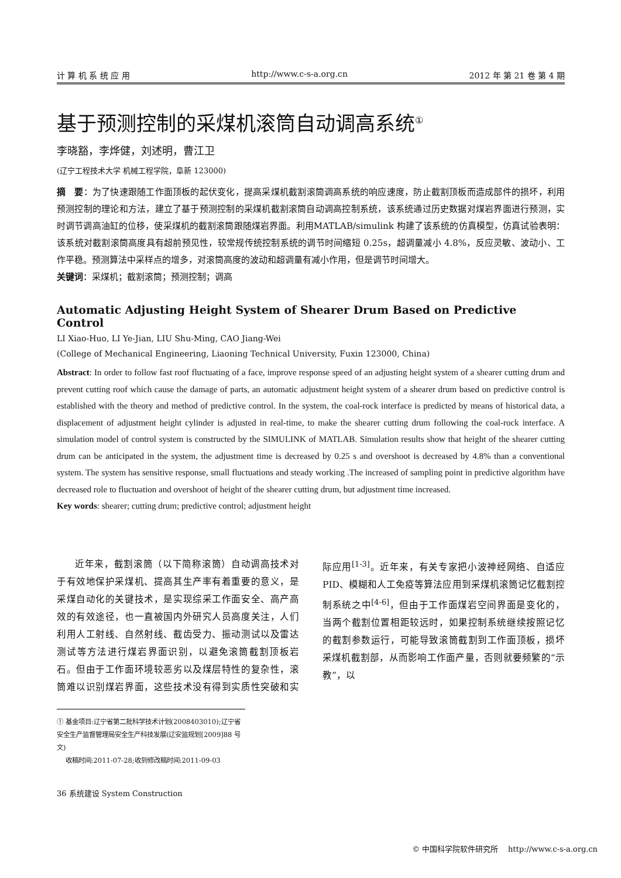计 算 机 系 统 应 用 http://www.c-s-a.org.cn 2012 年 第 21 卷 第 4 期
基于预测控制的采煤机滚筒自动调高系统<sup>①</sup>
李晓豁，李烨健，刘述明，曹江卫
(辽宁工程技术大学 机械工程学院，阜新 123000)
摘　要：为了快速跟随工作面顶板的起伏变化，提高采煤机截割滚筒调高系统的响应速度，防止截割顶板而造成部件的损坏，利用预测控制的理论和方法，建立了基于预测控制的采煤机截割滚筒自动调高控制系统，该系统通过历史数据对煤岩界面进行预测，实时调节调高油缸的位移，使采煤机的截割滚筒跟随煤岩界面。利用MATLAB/simulink 构建了该系统的仿真模型，仿真试验表明：该系统对截割滚筒高度具有超前预见性，较常规传统控制系统的调节时间缩短 0.25s，超调量减小 4.8%，反应灵敏、波动小、工作平稳。预测算法中采样点的增多，对滚筒高度的波动和超调量有减小作用，但是调节时间增大。
关键词：采煤机；截割滚筒；预测控制；调高
Automatic Adjusting Height System of Shearer Drum Based on Predictive Control
LI Xiao-Huo, LI Ye-Jian, LIU Shu-Ming, CAO Jiang-Wei
(College of Mechanical Engineering, Liaoning Technical University, Fuxin 123000, China)
Abstract: In order to follow fast roof fluctuating of a face, improve response speed of an adjusting height system of a shearer cutting drum and prevent cutting roof which cause the damage of parts, an automatic adjustment height system of a shearer drum based on predictive control is established with the theory and method of predictive control. In the system, the coal-rock interface is predicted by means of historical data, a displacement of adjustment height cylinder is adjusted in real-time, to make the shearer cutting drum following the coal-rock interface. A simulation model of control system is constructed by the SIMULINK of MATLAB. Simulation results show that height of the shearer cutting drum can be anticipated in the system, the adjustment time is decreased by 0.25 s and overshoot is decreased by 4.8% than a conventional system. The system has sensitive response, small fluctuations and steady working .The increased of sampling point in predictive algorithm have decreased role to fluctuation and overshoot of height of the shearer cutting drum, but adjustment time increased.
Key words: shearer; cutting drum; predictive control; adjustment height
近年来，截割滚筒（以下简称滚筒）自动调高技术对于有效地保护采煤机、提高其生产率有着重要的意义，是采煤自动化的关键技术，是实现综采工作面安全、高产高效的有效途径，也一直被国内外研究人员高度关注，人们利用人工射线、自然射线、截齿受力、振动测试以及雷达测试等方法进行煤岩界面识别，以避免滚筒截割顶板岩石。但由于工作面环境较恶劣以及煤层特性的复杂性，滚筒难以识别煤岩界面，这些技术没有得到实质性突破和实际应用<sup>[1-3]</sup>。近年来，有关专家把小波神经网络、自适应 PID、模糊和人工免疫等算法应用到采煤机滚筒记忆截割控制系统之中<sup>[4-6]</sup>，但由于工作面煤岩空间界面是变化的，当两个截割位置相距较远时，如果控制系统继续按照记忆的截割参数运行，可能导致滚筒截割到工作面顶板，损坏采煤机截割部，从而影响工作面产量，否则就要频繁的“示教”，以
① 基金项目:辽宁省第二批科学技术计划(2008403010);辽宁省安全生产监督管理局安全生产科技发展(辽安监规划[2009]88 号文)
收稿时间:2011-07-28;收到修改稿时间:2011-09-03
36 系统建设 System Construction
© 中国科学院软件研究所 http://www.c-s-a.org.cn